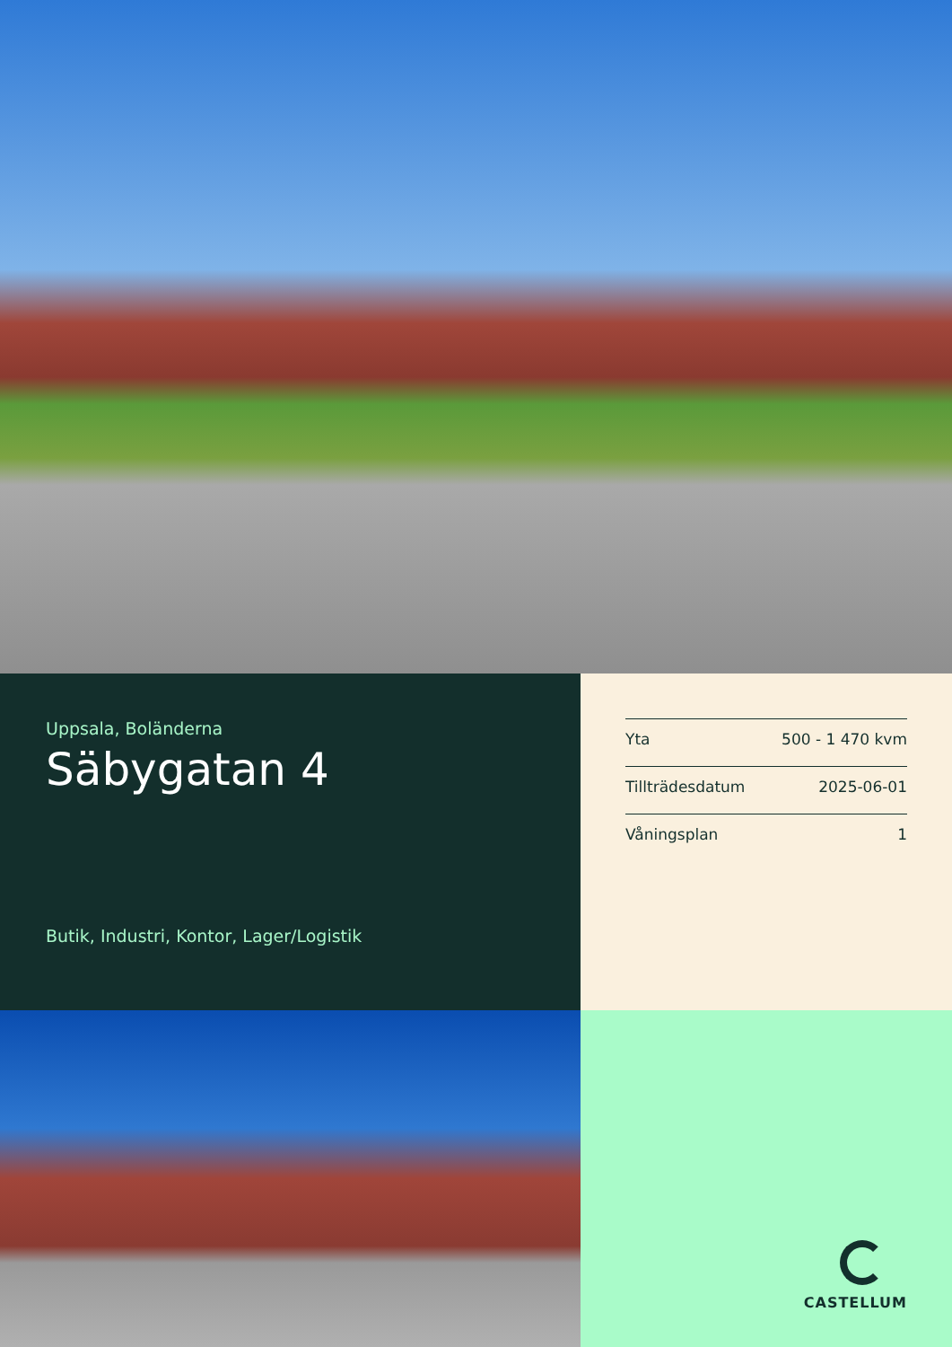Uppsala, Boländerna
Säbygatan 4
Butik, Industri, Kontor, Lager/Logistik
| Yta | 500 - 1 470 kvm |
| Tillträdesdatum | 2025-06-01 |
| Våningsplan | 1 |
CASTELLUM